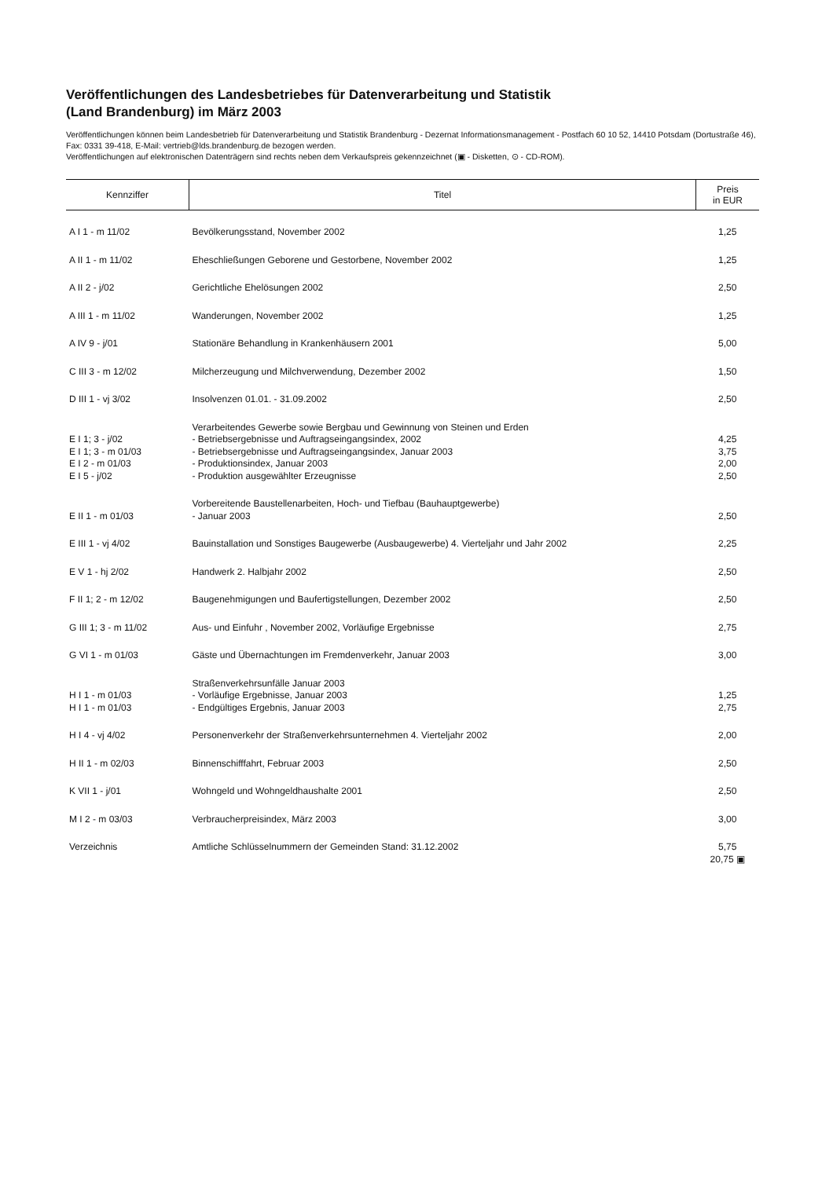Veröffentlichungen des Landesbetriebes für Datenverarbeitung und Statistik
(Land Brandenburg) im März 2003
Veröffentlichungen können beim Landesbetrieb für Datenverarbeitung und Statistik Brandenburg - Dezernat Informationsmanagement - Postfach 60 10 52, 14410 Potsdam (Dortustraße 46), Fax: 0331 39-418, E-Mail: vertrieb@lds.brandenburg.de bezogen werden.
Veröffentlichungen auf elektronischen Datenträgern sind rechts neben dem Verkaufspreis gekennzeichnet (▣ - Disketten, ⊙ - CD-ROM).
| Kennziffer | Titel | Preis in EUR |
| --- | --- | --- |
| A I 1 - m 11/02 | Bevölkerungsstand, November 2002 | 1,25 |
| A II 1 - m 11/02 | Eheschließungen Geborene und Gestorbene, November 2002 | 1,25 |
| A II 2 - j/02 | Gerichtliche Ehelösungen 2002 | 2,50 |
| A III 1 - m 11/02 | Wanderungen, November 2002 | 1,25 |
| A IV 9 - j/01 | Stationäre Behandlung in Krankenhäusern 2001 | 5,00 |
| C III 3 - m 12/02 | Milcherzeugung und Milchverwendung, Dezember 2002 | 1,50 |
| D III 1 - vj 3/02 | Insolvenzen 01.01. - 31.09.2002 | 2,50 |
| | Verarbeitendes Gewerbe sowie Bergbau und Gewinnung von Steinen und Erden | |
| E I 1; 3 - j/02 | - Betriebsergebnisse und Auftragseingangsindex, 2002 | 4,25 |
| E I 1; 3 - m 01/03 | - Betriebsergebnisse und Auftragseingangsindex, Januar 2003 | 3,75 |
| E I 2 - m 01/03 | - Produktionsindex, Januar 2003 | 2,00 |
| E I 5 - j/02 | - Produktion ausgewählter Erzeugnisse | 2,50 |
| | Vorbereitende Baustellenarbeiten, Hoch- und Tiefbau (Bauhauptgewerbe) | |
| E II 1 - m 01/03 | - Januar 2003 | 2,50 |
| E III 1 - vj 4/02 | Bauinstallation und Sonstiges Baugewerbe (Ausbaugewerbe) 4. Vierteljahr und Jahr 2002 | 2,25 |
| E V 1 - hj 2/02 | Handwerk 2. Halbjahr 2002 | 2,50 |
| F II 1; 2 - m 12/02 | Baugenehmigungen und Baufertigstellungen, Dezember 2002 | 2,50 |
| G III 1; 3 - m 11/02 | Aus- und Einfuhr , November 2002, Vorläufige Ergebnisse | 2,75 |
| G VI 1 - m 01/03 | Gäste und Übernachtungen im Fremdenverkehr, Januar 2003 | 3,00 |
| | Straßenverkehrsunfälle Januar 2003 | |
| H I 1 - m 01/03 | - Vorläufige Ergebnisse, Januar 2003 | 1,25 |
| H I 1 - m 01/03 | - Endgültiges Ergebnis, Januar 2003 | 2,75 |
| H I 4 - vj 4/02 | Personenverkehr der Straßenverkehrsunternehmen 4. Vierteljahr 2002 | 2,00 |
| H II 1 - m 02/03 | Binnenschifffahrt, Februar 2003 | 2,50 |
| K VII 1 - j/01 | Wohngeld und Wohngeldhaushalte 2001 | 2,50 |
| M I 2 - m 03/03 | Verbraucherpreisindex, März 2003 | 3,00 |
| Verzeichnis | Amtliche Schlüsselnummern der Gemeinden Stand: 31.12.2002 | 5,75 20,75 ▣ |